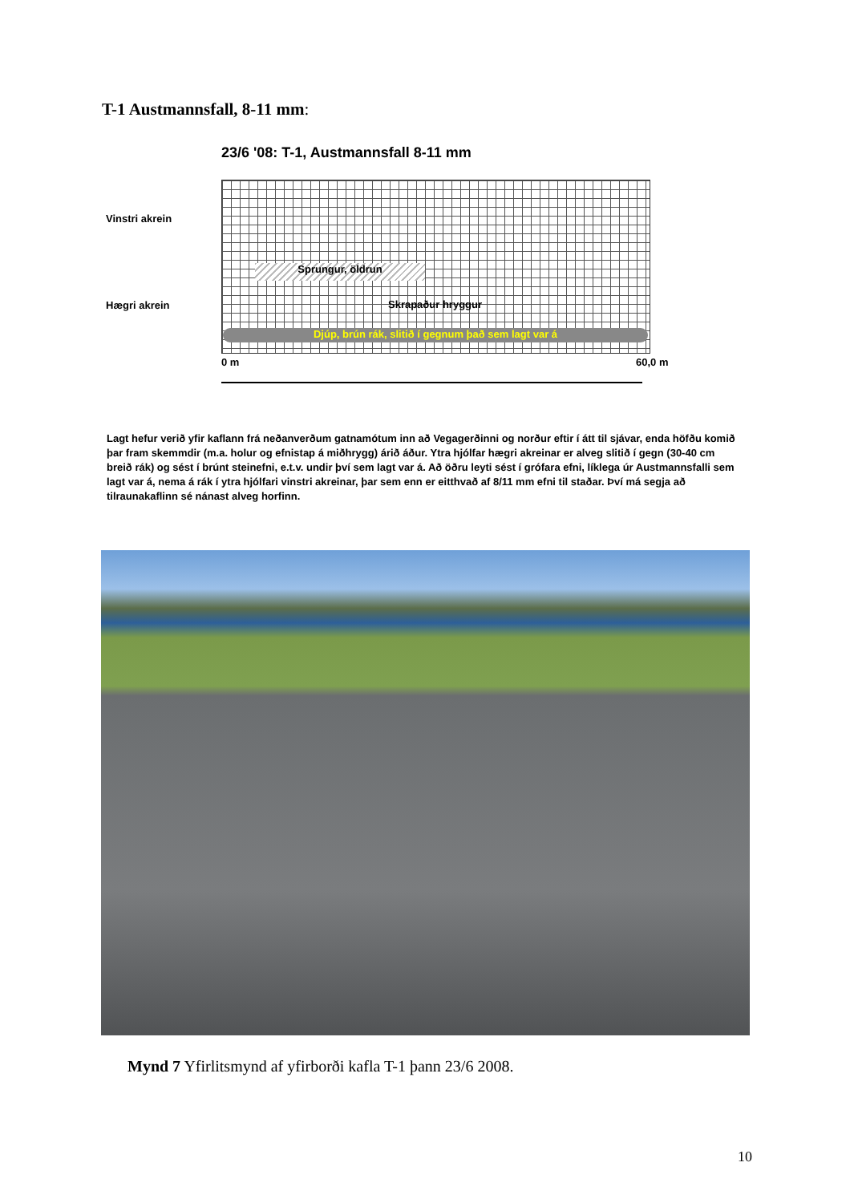T-1 Austmannsfall, 8-11 mm:
23/6 '08: T-1, Austmannsfall 8-11 mm
Vinstri akrein
Hægri akrein
Sprungur, öldrun
Skrapaður hryggur
Djúp, brún rák, slitið í gegnum það sem lagt var á
0 m 60,0 m
Lagt hefur verið yfir kaflann frá neðanverðum gatnamótum inn að Vegagerðinni og norður eftir í átt til sjávar, enda höfðu komið þar fram skemmdir (m.a. holur og efnistap á miðhrygg) árið áður. Ytra hjólfar hægri akreinar er alveg slitið í gegn (30-40 cm breið rák) og sést í brúnt steinefni, e.t.v. undir því sem lagt var á. Að öðru leyti sést í grófara efni, líklega úr Austmannsfalli sem lagt var á, nema á rák í ytra hjólfari vinstri akreinar, þar sem enn er eitthvað af 8/11 mm efni til staðar. Því má segja að tilraunakaflinn sé nánast alveg horfinn.
Mynd 7 Yfirlitsmynd af yfirborði kafla T-1 þann 23/6 2008.
10